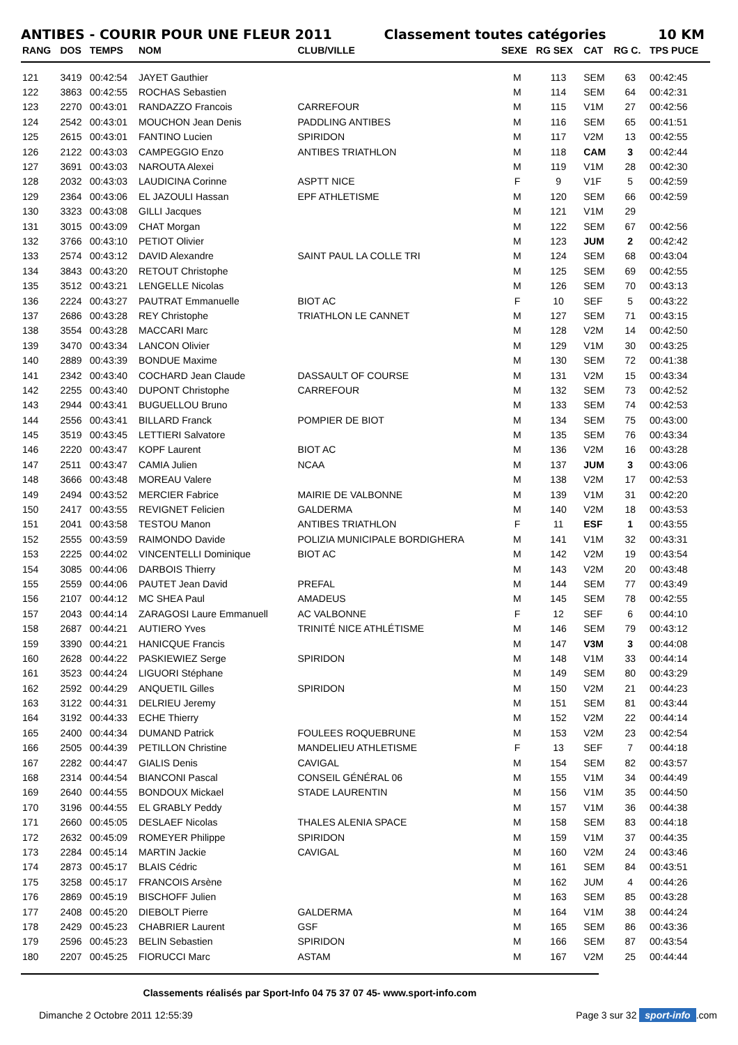ANTIBES - COURIR POUR UNE FLEUR 2011 Classement toutes catégories 10 KM
| RANG | DOS | TEMPS | NOM | CLUB/VILLE | SEXE | RG SEX | CAT | RG C. | TPS PUCE |
| --- | --- | --- | --- | --- | --- | --- | --- | --- | --- |
| 121 | 3419 | 00:42:54 | JAYET Gauthier | | M | 113 | SEM | 63 | 00:42:45 |
| 122 | 3863 | 00:42:55 | ROCHAS Sebastien | | M | 114 | SEM | 64 | 00:42:31 |
| 123 | 2270 | 00:43:01 | RANDAZZO Francois | CARREFOUR | M | 115 | V1M | 27 | 00:42:56 |
| 124 | 2542 | 00:43:01 | MOUCHON Jean Denis | PADDLING ANTIBES | M | 116 | SEM | 65 | 00:41:51 |
| 125 | 2615 | 00:43:01 | FANTINO Lucien | SPIRIDON | M | 117 | V2M | 13 | 00:42:55 |
| 126 | 2122 | 00:43:03 | CAMPEGGIO Enzo | ANTIBES TRIATHLON | M | 118 | CAM | 3 | 00:42:44 |
| 127 | 3691 | 00:43:03 | NAROUTA Alexei | | M | 119 | V1M | 28 | 00:42:30 |
| 128 | 2032 | 00:43:03 | LAUDICINA Corinne | ASPTT NICE | F | 9 | V1F | 5 | 00:42:59 |
| 129 | 2364 | 00:43:06 | EL JAZOULI Hassan | EPF ATHLETISME | M | 120 | SEM | 66 | 00:42:59 |
| 130 | 3323 | 00:43:08 | GILLI Jacques | | M | 121 | V1M | 29 | |
| 131 | 3015 | 00:43:09 | CHAT Morgan | | M | 122 | SEM | 67 | 00:42:56 |
| 132 | 3766 | 00:43:10 | PETIOT Olivier | | M | 123 | JUM | 2 | 00:42:42 |
| 133 | 2574 | 00:43:12 | DAVID Alexandre | SAINT PAUL LA COLLE TRI | M | 124 | SEM | 68 | 00:43:04 |
| 134 | 3843 | 00:43:20 | RETOUT Christophe | | M | 125 | SEM | 69 | 00:42:55 |
| 135 | 3512 | 00:43:21 | LENGELLE Nicolas | | M | 126 | SEM | 70 | 00:43:13 |
| 136 | 2224 | 00:43:27 | PAUTRAT Emmanuelle | BIOT AC | F | 10 | SEF | 5 | 00:43:22 |
| 137 | 2686 | 00:43:28 | REY Christophe | TRIATHLON LE CANNET | M | 127 | SEM | 71 | 00:43:15 |
| 138 | 3554 | 00:43:28 | MACCARI Marc | | M | 128 | V2M | 14 | 00:42:50 |
| 139 | 3470 | 00:43:34 | LANCON Olivier | | M | 129 | V1M | 30 | 00:43:25 |
| 140 | 2889 | 00:43:39 | BONDUE Maxime | | M | 130 | SEM | 72 | 00:41:38 |
| 141 | 2342 | 00:43:40 | COCHARD Jean Claude | DASSAULT OF COURSE | M | 131 | V2M | 15 | 00:43:34 |
| 142 | 2255 | 00:43:40 | DUPONT Christophe | CARREFOUR | M | 132 | SEM | 73 | 00:42:52 |
| 143 | 2944 | 00:43:41 | BUGUELLOU Bruno | | M | 133 | SEM | 74 | 00:42:53 |
| 144 | 2556 | 00:43:41 | BILLARD Franck | POMPIER DE BIOT | M | 134 | SEM | 75 | 00:43:00 |
| 145 | 3519 | 00:43:45 | LETTIERI Salvatore | | M | 135 | SEM | 76 | 00:43:34 |
| 146 | 2220 | 00:43:47 | KOPF Laurent | BIOT AC | M | 136 | V2M | 16 | 00:43:28 |
| 147 | 2511 | 00:43:47 | CAMIA Julien | NCAA | M | 137 | JUM | 3 | 00:43:06 |
| 148 | 3666 | 00:43:48 | MOREAU Valere | | M | 138 | V2M | 17 | 00:42:53 |
| 149 | 2494 | 00:43:52 | MERCIER Fabrice | MAIRIE DE VALBONNE | M | 139 | V1M | 31 | 00:42:20 |
| 150 | 2417 | 00:43:55 | REVIGNET Felicien | GALDERMA | M | 140 | V2M | 18 | 00:43:53 |
| 151 | 2041 | 00:43:58 | TESTOU Manon | ANTIBES TRIATHLON | F | 11 | ESF | 1 | 00:43:55 |
| 152 | 2555 | 00:43:59 | RAIMONDO Davide | POLIZIA MUNICIPALE BORDIGHERA | M | 141 | V1M | 32 | 00:43:31 |
| 153 | 2225 | 00:44:02 | VINCENTELLI Dominique | BIOT AC | M | 142 | V2M | 19 | 00:43:54 |
| 154 | 3085 | 00:44:06 | DARBOIS Thierry | | M | 143 | V2M | 20 | 00:43:48 |
| 155 | 2559 | 00:44:06 | PAUTET Jean David | PREFAL | M | 144 | SEM | 77 | 00:43:49 |
| 156 | 2107 | 00:44:12 | MC SHEA Paul | AMADEUS | M | 145 | SEM | 78 | 00:42:55 |
| 157 | 2043 | 00:44:14 | ZARAGOSI Laure Emmanuell | AC VALBONNE | F | 12 | SEF | 6 | 00:44:10 |
| 158 | 2687 | 00:44:21 | AUTIERO Yves | TRINITÉ NICE ATHLÉTISME | M | 146 | SEM | 79 | 00:43:12 |
| 159 | 3390 | 00:44:21 | HANICQUE Francis | | M | 147 | V3M | 3 | 00:44:08 |
| 160 | 2628 | 00:44:22 | PASKIEWIEZ Serge | SPIRIDON | M | 148 | V1M | 33 | 00:44:14 |
| 161 | 3523 | 00:44:24 | LIGUORI Stéphane | | M | 149 | SEM | 80 | 00:43:29 |
| 162 | 2592 | 00:44:29 | ANQUETIL Gilles | SPIRIDON | M | 150 | V2M | 21 | 00:44:23 |
| 163 | 3122 | 00:44:31 | DELRIEU Jeremy | | M | 151 | SEM | 81 | 00:43:44 |
| 164 | 3192 | 00:44:33 | ECHE Thierry | | M | 152 | V2M | 22 | 00:44:14 |
| 165 | 2400 | 00:44:34 | DUMAND Patrick | FOULEES ROQUEBRUNE | M | 153 | V2M | 23 | 00:42:54 |
| 166 | 2505 | 00:44:39 | PETILLON Christine | MANDELIEU ATHLETISME | F | 13 | SEF | 7 | 00:44:18 |
| 167 | 2282 | 00:44:47 | GIALIS Denis | CAVIGAL | M | 154 | SEM | 82 | 00:43:57 |
| 168 | 2314 | 00:44:54 | BIANCONI Pascal | CONSEIL GÉNÉRAL 06 | M | 155 | V1M | 34 | 00:44:49 |
| 169 | 2640 | 00:44:55 | BONDOUX Mickael | STADE LAURENTIN | M | 156 | V1M | 35 | 00:44:50 |
| 170 | 3196 | 00:44:55 | EL GRABLY Peddy | | M | 157 | V1M | 36 | 00:44:38 |
| 171 | 2660 | 00:45:05 | DESLAEF Nicolas | THALES ALENIA SPACE | M | 158 | SEM | 83 | 00:44:18 |
| 172 | 2632 | 00:45:09 | ROMEYER Philippe | SPIRIDON | M | 159 | V1M | 37 | 00:44:35 |
| 173 | 2284 | 00:45:14 | MARTIN Jackie | CAVIGAL | M | 160 | V2M | 24 | 00:43:46 |
| 174 | 2873 | 00:45:17 | BLAIS Cédric | | M | 161 | SEM | 84 | 00:43:51 |
| 175 | 3258 | 00:45:17 | FRANCOIS Arsène | | M | 162 | JUM | 4 | 00:44:26 |
| 176 | 2869 | 00:45:19 | BISCHOFF Julien | | M | 163 | SEM | 85 | 00:43:28 |
| 177 | 2408 | 00:45:20 | DIEBOLT Pierre | GALDERMA | M | 164 | V1M | 38 | 00:44:24 |
| 178 | 2429 | 00:45:23 | CHABRIER Laurent | GSF | M | 165 | SEM | 86 | 00:43:36 |
| 179 | 2596 | 00:45:23 | BELIN Sebastien | SPIRIDON | M | 166 | SEM | 87 | 00:43:54 |
| 180 | 2207 | 00:45:25 | FIORUCCI Marc | ASTAM | M | 167 | V2M | 25 | 00:44:44 |
Classements réalisés par Sport-Info 04 75 37 07 45- www.sport-info.com
Dimanche 2 Octobre 2011 12:55:39 Page 3 sur 32 sport-info.com